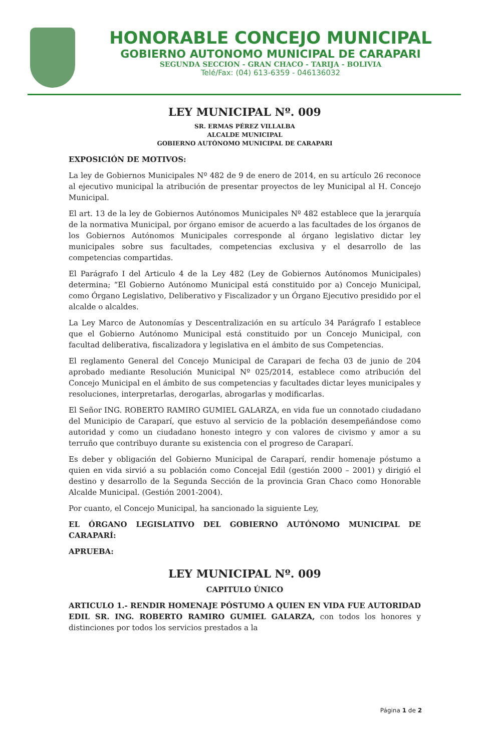HONORABLE CONCEJO MUNICIPAL
GOBIERNO AUTONOMO MUNICIPAL DE CARAPARI
SEGUNDA SECCION - GRAN CHACO - TARIJA - BOLIVIA
Telé/Fax: (04) 613-6359 - 046136032
LEY MUNICIPAL Nº. 009
SR. ERMAS PÉREZ VILLALBA
ALCALDE MUNICIPAL
GOBIERNO AUTÓNOMO MUNICIPAL DE CARAPARI
EXPOSICIÓN DE MOTIVOS:
La ley de Gobiernos Municipales Nº 482 de 9 de enero de 2014, en su artículo 26 reconoce al ejecutivo municipal la atribución de presentar proyectos de ley Municipal al H. Concejo Municipal.
El art. 13 de la ley de Gobiernos Autónomos Municipales Nº 482 establece que la jerarquía de la normativa Municipal, por órgano emisor de acuerdo a las facultades de los órganos de los Gobiernos Autónomos Municipales corresponde al órgano legislativo dictar ley municipales sobre sus facultades, competencias exclusiva y el desarrollo de las competencias compartidas.
El Parágrafo I del Articulo 4 de la Ley 482 (Ley de Gobiernos Autónomos Municipales) determina; “El Gobierno Autónomo Municipal está constituido por a) Concejo Municipal, como Órgano Legislativo, Deliberativo y Fiscalizador y un Órgano Ejecutivo presidido por el alcalde o alcaldes.
La Ley Marco de Autonomías y Descentralización en su artículo 34 Parágrafo I establece que el Gobierno Autónomo Municipal está constituido por un Concejo Municipal, con facultad deliberativa, fiscalizadora y legislativa en el ámbito de sus Competencias.
El reglamento General del Concejo Municipal de Carapari de fecha 03 de junio de 204 aprobado mediante Resolución Municipal Nº 025/2014, establece como atribución del Concejo Municipal en el ámbito de sus competencias y facultades dictar leyes municipales y resoluciones, interpretarlas, derogarlas, abrogarlas y modificarlas.
El Señor ING. ROBERTO RAMIRO GUMIEL GALARZA, en vida fue un connotado ciudadano del Municipio de Caraparí, que estuvo al servicio de la población desempeñándose como autoridad y como un ciudadano honesto integro y con valores de civismo y amor a su terruño que contribuyo durante su existencia con el progreso de Caraparí.
Es deber y obligación del Gobierno Municipal de Caraparí, rendir homenaje póstumo a quien en vida sirvió a su población como Concejal Edil (gestión 2000 – 2001) y dirigió el destino y desarrollo de la Segunda Sección de la provincia Gran Chaco como Honorable Alcalde Municipal. (Gestión 2001-2004).
Por cuanto, el Concejo Municipal, ha sancionado la siguiente Ley,
EL ÓRGANO LEGISLATIVO DEL GOBIERNO AUTÓNOMO MUNICIPAL DE CARAPARÍ:
APRUEBA:
LEY MUNICIPAL Nº. 009
CAPITULO ÚNICO
ARTICULO 1.- RENDIR HOMENAJE PÓSTUMO A QUIEN EN VIDA FUE AUTORIDAD EDIL SR. ING. ROBERTO RAMIRO GUMIEL GALARZA, con todos los honores y distinciones por todos los servicios prestados a la
Página 1 de 2